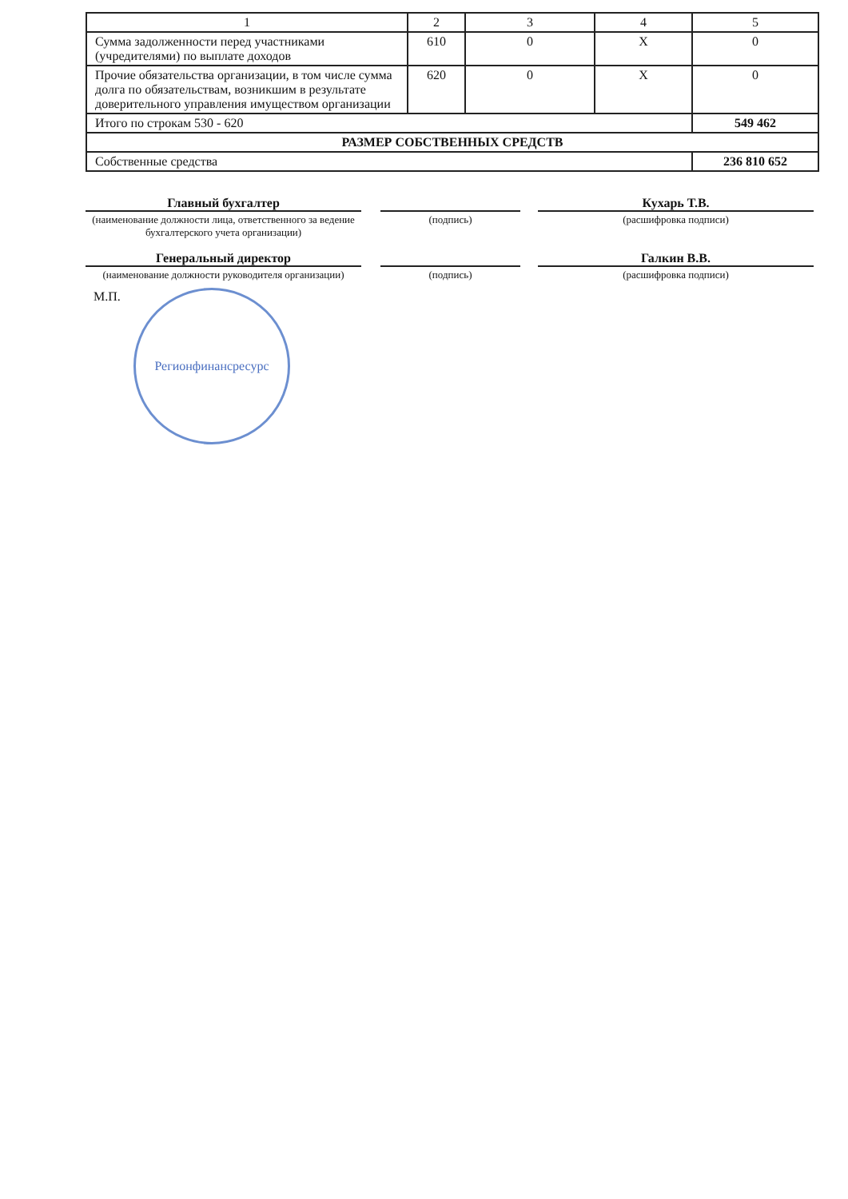| 1 | 2 | 3 | 4 | 5 |
| Сумма задолженности перед участниками (учредителями) по выплате доходов | 610 | 0 | X | 0 |
| Прочие обязательства организации, в том числе сумма долга по обязательствам, возникшим в результате доверительного управления имуществом организации | 620 | 0 | X | 0 |
| Итого по строкам 530 - 620 | | | | 549 462 |
| РАЗМЕР СОБСТВЕННЫХ СРЕДСТВ | | | | |
| Собственные средства | | | | 236 810 652 |
Главный бухгалтер
(наименование должности лица, ответственного за ведение бухгалтерского учета организации)
(подпись)
Кухарь Т.В.
(расшифровка подписи)
Генеральный директор
(наименование должности руководителя организации)
(подпись)
Галкин В.В.
(расшифровка подписи)
М.П.
Регионфинансресурс